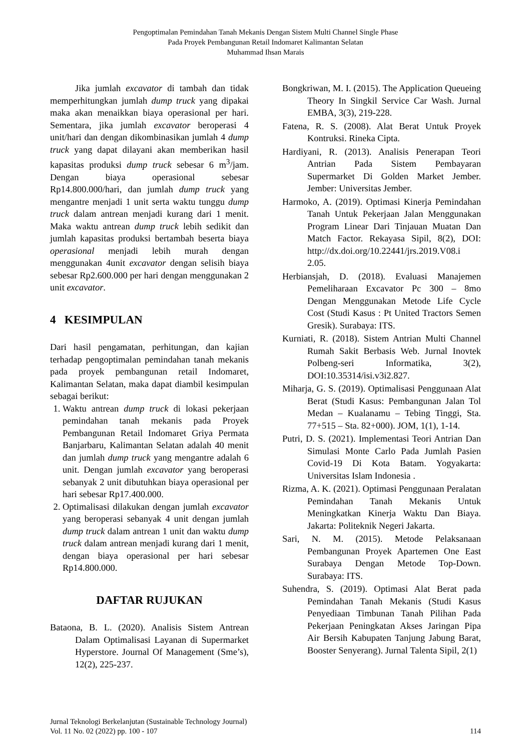Pengoptimalan Pemindahan Tanah Mekanis Dengan Sistem Multi Channel Single Phase
Pada Proyek Pembangunan Retail Indomaret Kalimantan Selatan
Muhammad Ihsan Marais
Jika jumlah excavator di tambah dan tidak memperhitungkan jumlah dump truck yang dipakai maka akan menaikkan biaya operasional per hari. Sementara, jika jumlah excavator beroperasi 4 unit/hari dan dengan dikombinasikan jumlah 4 dump truck yang dapat dilayani akan memberikan hasil kapasitas produksi dump truck sebesar 6 m<sup>3</sup>/jam. Dengan biaya operasional sebesar Rp14.800.000/hari, dan jumlah dump truck yang mengantre menjadi 1 unit serta waktu tunggu dump truck dalam antrean menjadi kurang dari 1 menit. Maka waktu antrean dump truck lebih sedikit dan jumlah kapasitas produksi bertambah beserta biaya operasional menjadi lebih murah dengan menggunakan 4unit excavator dengan selisih biaya sebesar Rp2.600.000 per hari dengan menggunakan 2 unit excavator.
4 KESIMPULAN
Dari hasil pengamatan, perhitungan, dan kajian terhadap pengoptimalan pemindahan tanah mekanis pada proyek pembangunan retail Indomaret, Kalimantan Selatan, maka dapat diambil kesimpulan sebagai berikut:
1. Waktu antrean dump truck di lokasi pekerjaan pemindahan tanah mekanis pada Proyek Pembangunan Retail Indomaret Griya Permata Banjarbaru, Kalimantan Selatan adalah 40 menit dan jumlah dump truck yang mengantre adalah 6 unit. Dengan jumlah excavator yang beroperasi sebanyak 2 unit dibutuhkan biaya operasional per hari sebesar Rp17.400.000.
2. Optimalisasi dilakukan dengan jumlah excavator yang beroperasi sebanyak 4 unit dengan jumlah dump truck dalam antrean 1 unit dan waktu dump truck dalam antrean menjadi kurang dari 1 menit, dengan biaya operasional per hari sebesar Rp14.800.000.
DAFTAR RUJUKAN
Bataona, B. L. (2020). Analisis Sistem Antrean Dalam Optimalisasi Layanan di Supermarket Hyperstore. Journal Of Management (Sme’s), 12(2), 225-237.
Bongkriwan, M. I. (2015). The Application Queueing Theory In Singkil Service Car Wash. Jurnal EMBA, 3(3), 219-228.
Fatena, R. S. (2008). Alat Berat Untuk Proyek Kontruksi. Rineka Cipta.
Hardiyani, R. (2013). Analisis Penerapan Teori Antrian Pada Sistem Pembayaran Supermarket Di Golden Market Jember. Jember: Universitas Jember.
Harmoko, A. (2019). Optimasi Kinerja Pemindahan Tanah Untuk Pekerjaan Jalan Menggunakan Program Linear Dari Tinjauan Muatan Dan Match Factor. Rekayasa Sipil, 8(2), DOI: http://dx.doi.org/10.22441/jrs.2019.V08.i 2.05.
Herbiansjah, D. (2018). Evaluasi Manajemen Pemeliharaan Excavator Pc 300 – 8mo Dengan Menggunakan Metode Life Cycle Cost (Studi Kasus : Pt United Tractors Semen Gresik). Surabaya: ITS.
Kurniati, R. (2018). Sistem Antrian Multi Channel Rumah Sakit Berbasis Web. Jurnal Inovtek Polbeng-seri Informatika, 3(2), DOI:10.35314/isi.v3i2.827.
Miharja, G. S. (2019). Optimalisasi Penggunaan Alat Berat (Studi Kasus: Pembangunan Jalan Tol Medan – Kualanamu – Tebing Tinggi, Sta. 77+515 – Sta. 82+000). JOM, 1(1), 1-14.
Putri, D. S. (2021). Implementasi Teori Antrian Dan Simulasi Monte Carlo Pada Jumlah Pasien Covid-19 Di Kota Batam. Yogyakarta: Universitas Islam Indonesia .
Rizma, A. K. (2021). Optimasi Penggunaan Peralatan Pemindahan Tanah Mekanis Untuk Meningkatkan Kinerja Waktu Dan Biaya. Jakarta: Politeknik Negeri Jakarta.
Sari, N. M. (2015). Metode Pelaksanaan Pembangunan Proyek Apartemen One East Surabaya Dengan Metode Top-Down. Surabaya: ITS.
Suhendra, S. (2019). Optimasi Alat Berat pada Pemindahan Tanah Mekanis (Studi Kasus Penyediaan Timbunan Tanah Pilihan Pada Pekerjaan Peningkatan Akses Jaringan Pipa Air Bersih Kabupaten Tanjung Jabung Barat, Booster Senyerang). Jurnal Talenta Sipil, 2(1)
Jurnal Teknologi Berkelanjutan (Sustainable Technology Journal)
Vol. 11 No. 02 (2022) pp. 100 - 107
114